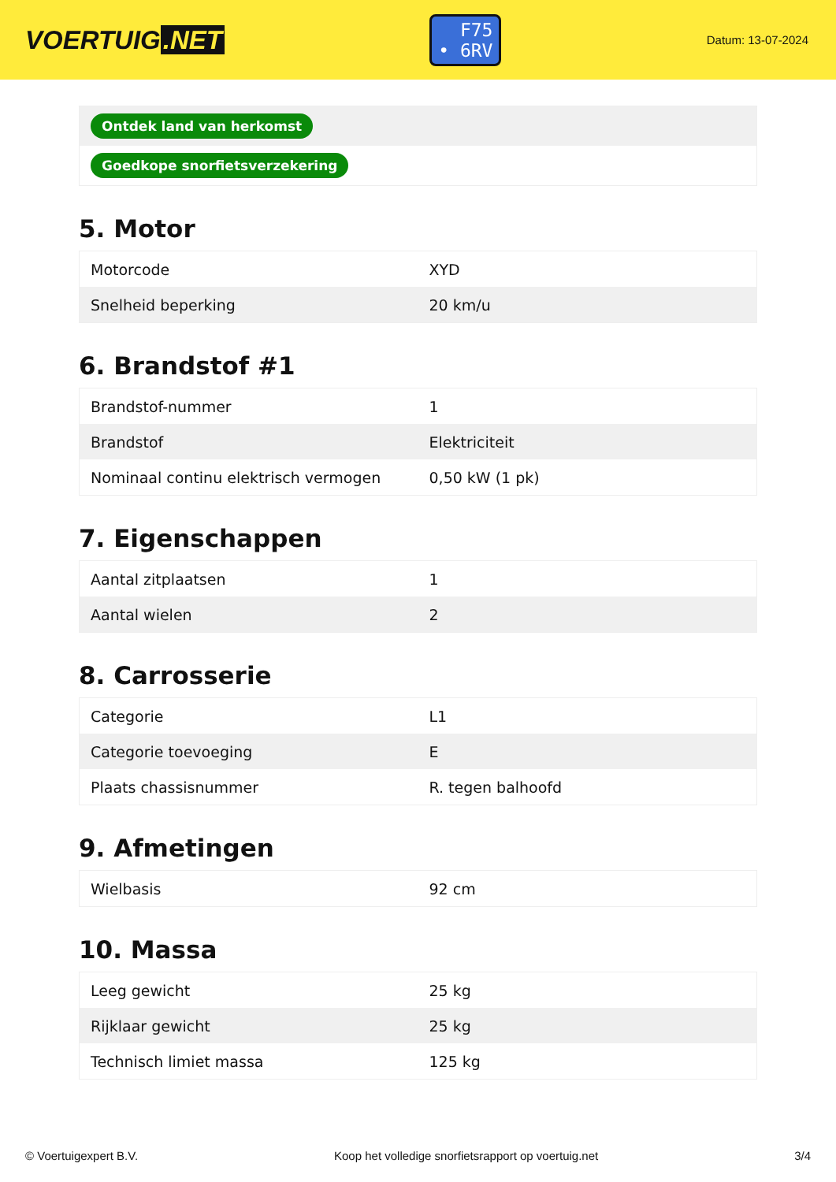VOERTUIG.NET
F75
• 6RV
Datum: 13-07-2024
| Ontdek land van herkomst |
| Goedkope snorfietsverzekering |
5. Motor
| Motorcode | XYD |
| Snelheid beperking | 20 km/u |
6. Brandstof #1
| Brandstof-nummer | 1 |
| Brandstof | Elektriciteit |
| Nominaal continu elektrisch vermogen | 0,50 kW (1 pk) |
7. Eigenschappen
| Aantal zitplaatsen | 1 |
| Aantal wielen | 2 |
8. Carrosserie
| Categorie | L1 |
| Categorie toevoeging | E |
| Plaats chassisnummer | R. tegen balhoofd |
9. Afmetingen
| Wielbasis | 92 cm |
10. Massa
| Leeg gewicht | 25 kg |
| Rijklaar gewicht | 25 kg |
| Technisch limiet massa | 125 kg |
© Voertuigexpert B.V. Koop het volledige snorfietsrapport op voertuig.net 3/4